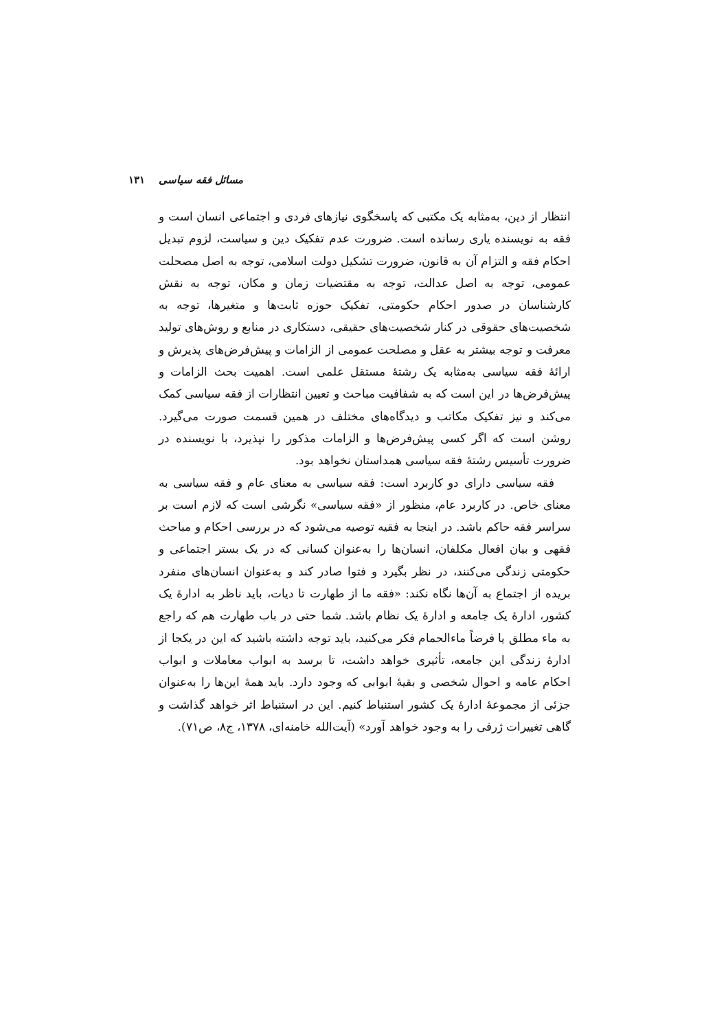مسائل فقه سیاسی ۱۳۱
انتظار از دین، به‌مثابه یک مکتبی که پاسخگوی نیازهای فردی و اجتماعی انسان است و فقه به نویسنده یاری رسانده است. ضرورت عدم تفکیک دین و سیاست، لزوم تبدیل احکام فقه و التزام آن به قانون، ضرورت تشکیل دولت اسلامی، توجه به اصل مصحلت عمومی، توجه به اصل عدالت، توجه به مقتضیات زمان و مکان، توجه به نقش کارشناسان در صدور احکام حکومتی، تفکیک حوزه ثابت‌ها و متغیرها، توجه به شخصیت‌های حقوقی در کنار شخصیت‌های حقیقی، دستکاری در منابع و روش‌های تولید معرفت و توجه بیشتر به عقل و مصلحت عمومی از الزامات و پیش‌فرض‌های پذیرش و ارائهٔ فقه سیاسی به‌مثابه یک رشتهٔ مستقل علمی است. اهمیت بحث الزامات و پیش‌فرض‌ها در این است که به شفافیت مباحث و تعیین انتظارات از فقه سیاسی کمک می‌کند و نیز تفکیک مکاتب و دیدگاه‌های مختلف در همین قسمت صورت می‌گیرد. روشن است که اگر کسی پیش‌فرض‌ها و الزامات مذکور را نپذیرد، با نویسنده در ضرورت تأسیس رشتهٔ فقه سیاسی همداستان نخواهد بود.
فقه سیاسی دارای دو کاربرد است: فقه سیاسی به معنای عام و فقه سیاسی به معنای خاص. در کاربرد عام، منظور از «فقه سیاسی» نگرشی است که لازم است بر سراسر فقه حاکم باشد. در اینجا به فقیه توصیه می‌شود که در بررسی احکام و مباحث فقهی و بیان افعال مکلفان، انسان‌ها را به‌عنوان کسانی که در یک بستر اجتماعی و حکومتی زندگی می‌کنند، در نظر بگیرد و فتوا صادر کند و به‌عنوان انسان‌های منفرد بریده از اجتماع به آن‌ها نگاه نکند: «فقه ما از طهارت تا دیات، باید ناظر به ادارهٔ یک کشور، ادارهٔ یک جامعه و ادارهٔ یک نظام باشد. شما حتی در باب طهارت هم که راجع به ماء مطلق یا فرضاً ماءالحمام فکر می‌کنید، باید توجه داشته باشید که این در یکجا از ادارهٔ زندگی این جامعه، تأثیری خواهد داشت، تا برسد به ابواب معاملات و ابواب احکام عامه و احوال شخصی و بقیهٔ ابوابی که وجود دارد. باید همهٔ این‌ها را به‌عنوان جزئی از مجموعهٔ ادارهٔ یک کشور استنباط کنیم. این در استنباط اثر خواهد گذاشت و گاهی تغییرات ژرفی را به وجود خواهد آورد» (آیت‌الله خامنه‌ای، ۱۳۷۸، ج۸، ص۷۱).